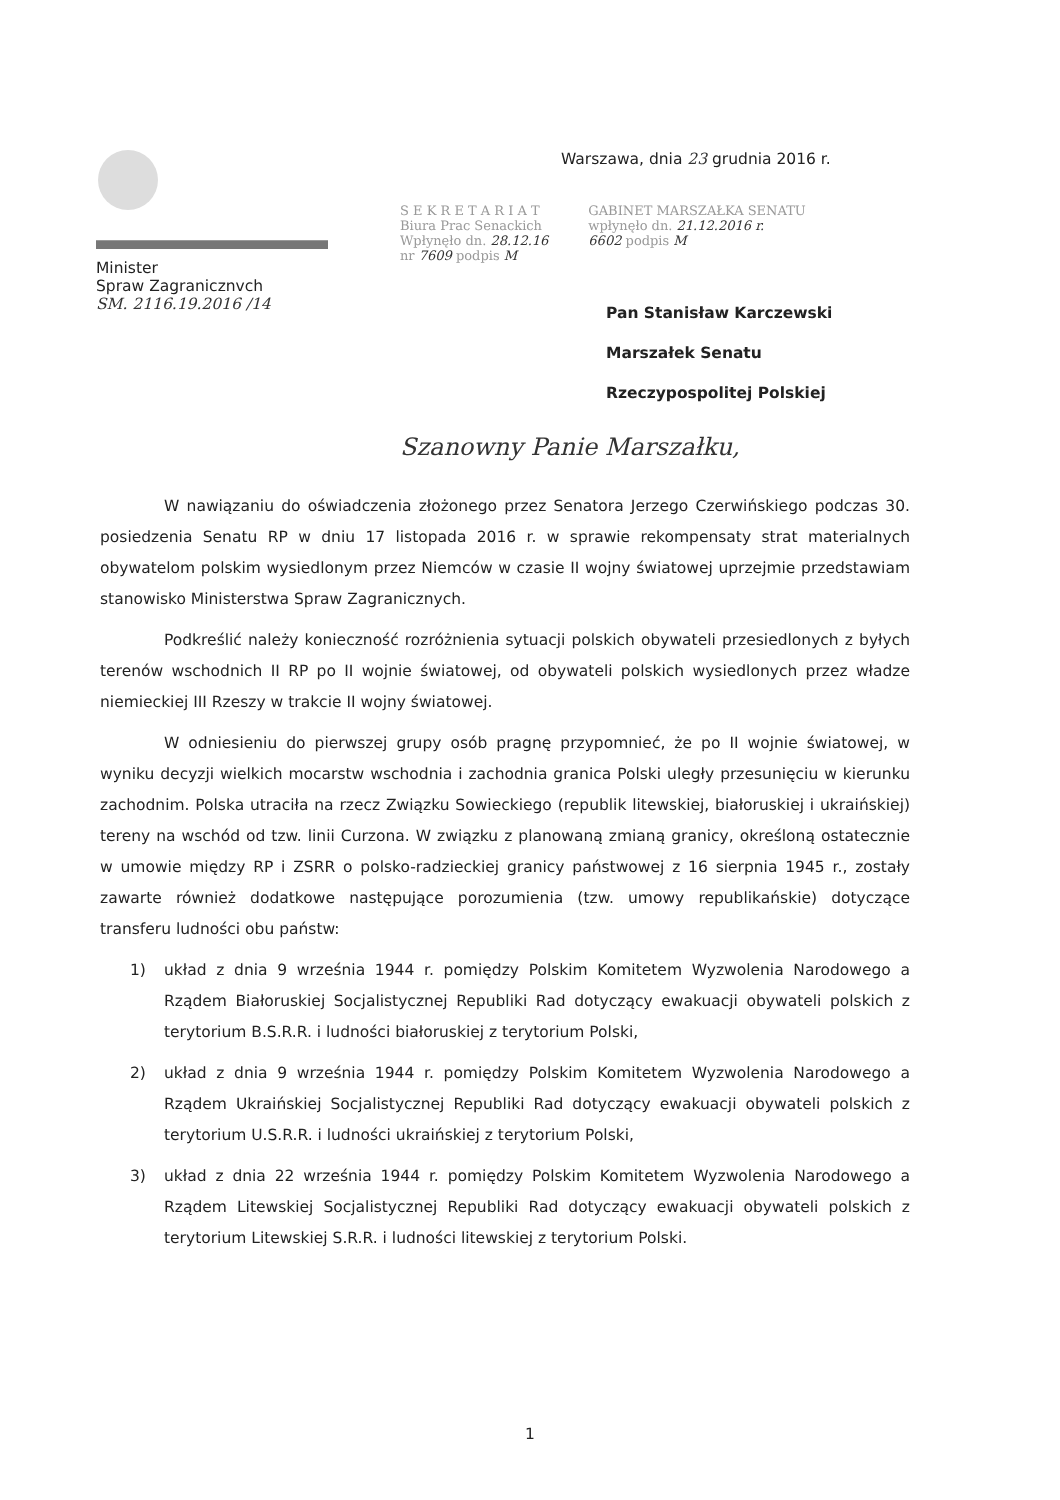Minister
Spraw Zagranicznvch
SM. 2116.19.2016 /14
Warszawa, dnia 23 grudnia 2016 r.
S E K R E T A R I A T
Biura Prac Senackich
Wpłynęło dn. 28.12.16
nr 7609 podpis M
GABINET MARSZAŁKA SENATU
wpłynęło dn. 21.12.2016 r.
6602 podpis M
Pan Stanisław Karczewski
Marszałek Senatu
Rzeczypospolitej Polskiej
Szanowny Panie Marszałku,
W nawiązaniu do oświadczenia złożonego przez Senatora Jerzego Czerwińskiego podczas 30. posiedzenia Senatu RP w dniu 17 listopada 2016 r. w sprawie rekompensaty strat materialnych obywatelom polskim wysiedlonym przez Niemców w czasie II wojny światowej uprzejmie przedstawiam stanowisko Ministerstwa Spraw Zagranicznych.
Podkreślić należy konieczność rozróżnienia sytuacji polskich obywateli przesiedlonych z byłych terenów wschodnich II RP po II wojnie światowej, od obywateli polskich wysiedlonych przez władze niemieckiej III Rzeszy w trakcie II wojny światowej.
W odniesieniu do pierwszej grupy osób pragnę przypomnieć, że po II wojnie światowej, w wyniku decyzji wielkich mocarstw wschodnia i zachodnia granica Polski uległy przesunięciu w kierunku zachodnim. Polska utraciła na rzecz Związku Sowieckiego (republik litewskiej, białoruskiej i ukraińskiej) tereny na wschód od tzw. linii Curzona. W związku z planowaną zmianą granicy, określoną ostatecznie w umowie między RP i ZSRR o polsko-radzieckiej granicy państwowej z 16 sierpnia 1945 r., zostały zawarte również dodatkowe następujące porozumienia (tzw. umowy republikańskie) dotyczące transferu ludności obu państw:
1) układ z dnia 9 września 1944 r. pomiędzy Polskim Komitetem Wyzwolenia Narodowego a Rządem Białoruskiej Socjalistycznej Republiki Rad dotyczący ewakuacji obywateli polskich z terytorium B.S.R.R. i ludności białoruskiej z terytorium Polski,
2) układ z dnia 9 września 1944 r. pomiędzy Polskim Komitetem Wyzwolenia Narodowego a Rządem Ukraińskiej Socjalistycznej Republiki Rad dotyczący ewakuacji obywateli polskich z terytorium U.S.R.R. i ludności ukraińskiej z terytorium Polski,
3) układ z dnia 22 września 1944 r. pomiędzy Polskim Komitetem Wyzwolenia Narodowego a Rządem Litewskiej Socjalistycznej Republiki Rad dotyczący ewakuacji obywateli polskich z terytorium Litewskiej S.R.R. i ludności litewskiej z terytorium Polski.
1